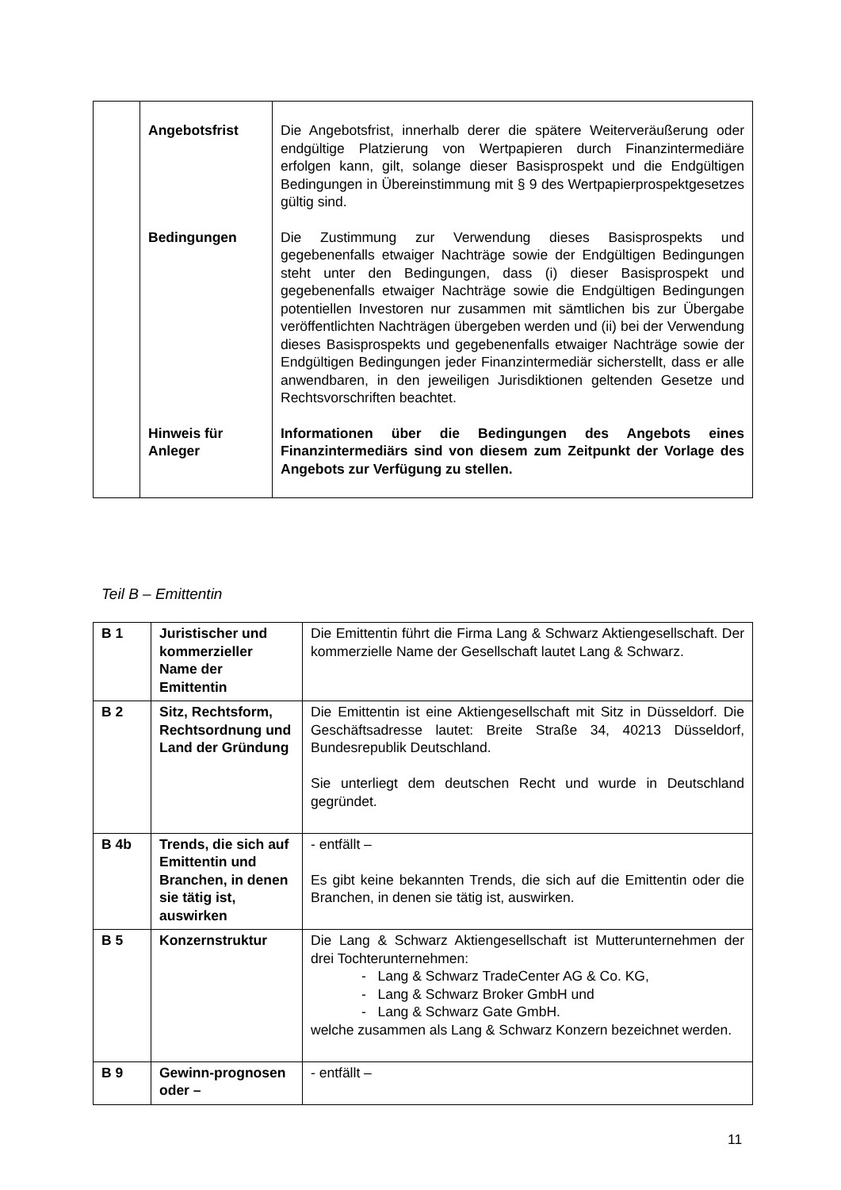| | Angebotsfrist | Die Angebotsfrist, innerhalb derer die spätere Weiterveräußerung oder endgültige Platzierung von Wertpapieren durch Finanzintermediäre erfolgen kann, gilt, solange dieser Basisprospekt und die Endgültigen Bedingungen in Übereinstimmung mit § 9 des Wertpapierprospektgesetzes gültig sind. |
| | Bedingungen | Die Zustimmung zur Verwendung dieses Basisprospekts und gegebenenfalls etwaiger Nachträge sowie der Endgültigen Bedingungen steht unter den Bedingungen, dass (i) dieser Basisprospekt und gegebenenfalls etwaiger Nachträge sowie die Endgültigen Bedingungen potentiellen Investoren nur zusammen mit sämtlichen bis zur Übergabe veröffentlichten Nachträgen übergeben werden und (ii) bei der Verwendung dieses Basisprospekts und gegebenenfalls etwaiger Nachträge sowie der Endgültigen Bedingungen jeder Finanzintermediär sicherstellt, dass er alle anwendbaren, in den jeweiligen Jurisdiktionen geltenden Gesetze und Rechtsvorschriften beachtet. |
| | Hinweis für Anleger | Informationen über die Bedingungen des Angebots eines Finanzintermediärs sind von diesem zum Zeitpunkt der Vorlage des Angebots zur Verfügung zu stellen. |
Teil B – Emittentin
| B 1 | Juristischer und kommerzieller Name der Emittentin | Die Emittentin führt die Firma Lang & Schwarz Aktiengesellschaft. Der kommerzielle Name der Gesellschaft lautet Lang & Schwarz. |
| B 2 | Sitz, Rechtsform, Rechtsordnung und Land der Gründung | Die Emittentin ist eine Aktiengesellschaft mit Sitz in Düsseldorf. Die Geschäftsadresse lautet: Breite Straße 34, 40213 Düsseldorf, Bundesrepublik Deutschland. Sie unterliegt dem deutschen Recht und wurde in Deutschland gegründet. |
| B 4b | Trends, die sich auf Emittentin und Branchen, in denen sie tätig ist, auswirken | - entfällt – Es gibt keine bekannten Trends, die sich auf die Emittentin oder die Branchen, in denen sie tätig ist, auswirken. |
| B 5 | Konzernstruktur | Die Lang & Schwarz Aktiengesellschaft ist Mutterunternehmen der drei Tochterunternehmen: - Lang & Schwarz TradeCenter AG & Co. KG, - Lang & Schwarz Broker GmbH und - Lang & Schwarz Gate GmbH. welche zusammen als Lang & Schwarz Konzern bezeichnet werden. |
| B 9 | Gewinn-prognosen oder – | - entfällt – |
11